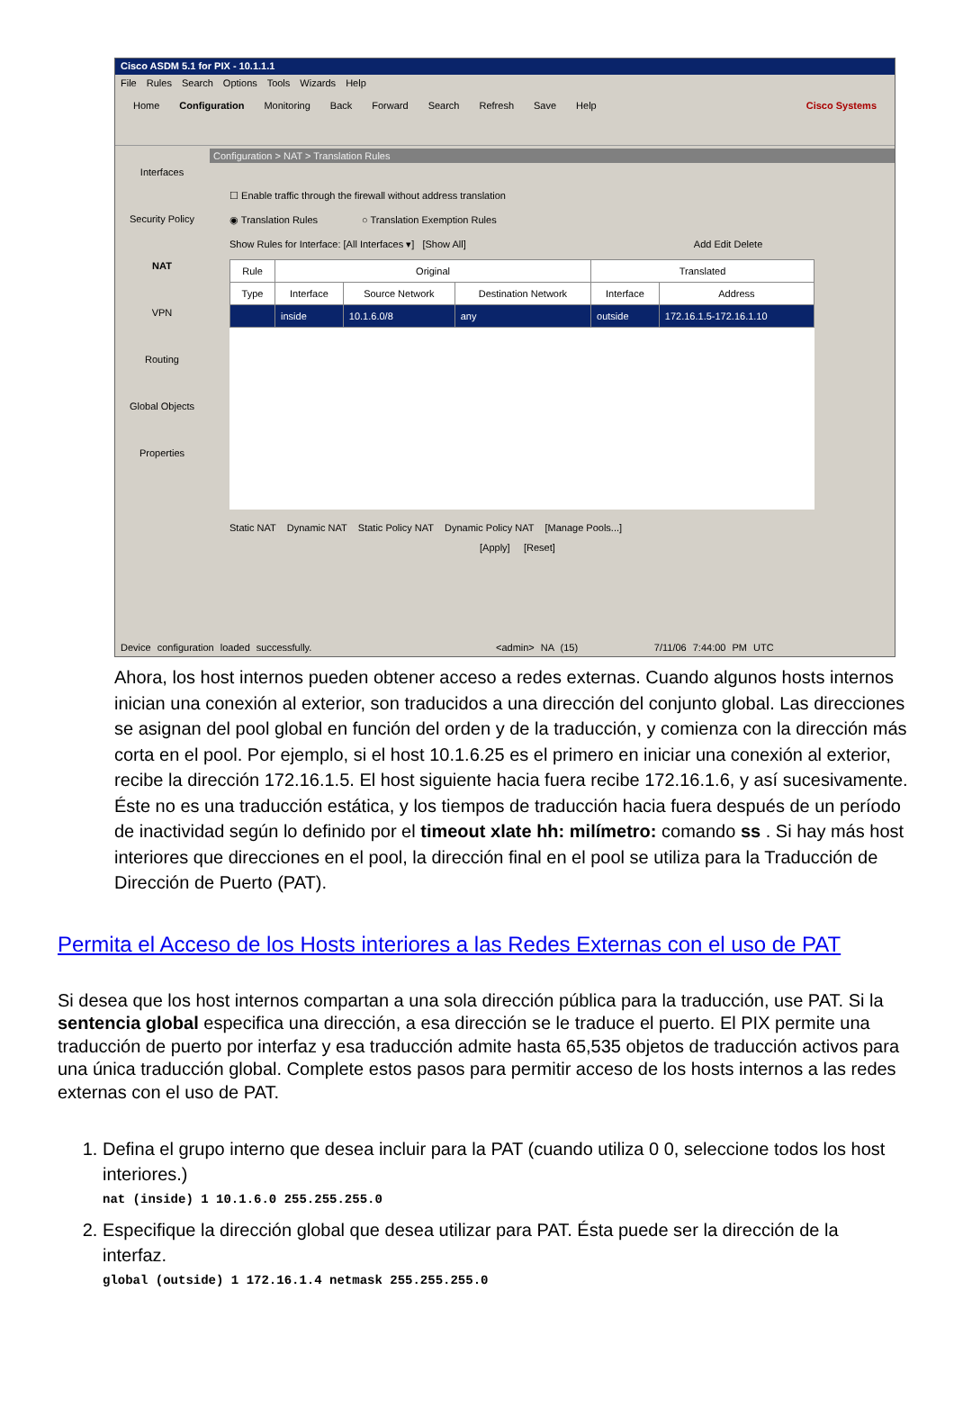Cisco ASDM 5.1 for PIX - 10.1.1.1
File Rules Search Options Tools Wizards Help
Home Configuration Monitoring Back Forward Search Refresh Save Help Cisco Systems
Interfaces
Security Policy
NAT
VPN
Routing
Global Objects
Properties
Configuration > NAT > Translation Rules
☐ Enable traffic through the firewall without address translation
◉ Translation Rules ○ Translation Exemption Rules
Show Rules for Interface: [All Interfaces ▾] [Show All] Add Edit Delete
| Rule | Original | | | Translated | |
| --- | --- | --- | --- | --- | --- |
| Type | Interface | Source Network | Destination Network | Interface | Address |
| | inside | 10.1.6.0/8 | any | outside | 172.16.1.5-172.16.1.10 |
Static NAT Dynamic NAT Static Policy NAT Dynamic Policy NAT [Manage Pools...]
[Apply] [Reset]
Device configuration loaded successfully. <admin> NA (15) 7/11/06 7:44:00 PM UTC
Ahora, los host internos pueden obtener acceso a redes externas. Cuando algunos hosts internos inician una conexión al exterior, son traducidos a una dirección del conjunto global. Las direcciones se asignan del pool global en función del orden y de la traducción, y comienza con la dirección más corta en el pool. Por ejemplo, si el host 10.1.6.25 es el primero en iniciar una conexión al exterior, recibe la dirección 172.16.1.5. El host siguiente hacia fuera recibe 172.16.1.6, y así sucesivamente. Éste no es una traducción estática, y los tiempos de traducción hacia fuera después de un período de inactividad según lo definido por el timeout xlate hh: milímetro: comando ss . Si hay más host interiores que direcciones en el pool, la dirección final en el pool se utiliza para la Traducción de Dirección de Puerto (PAT).
Permita el Acceso de los Hosts interiores a las Redes Externas con el uso de PAT
Si desea que los host internos compartan a una sola dirección pública para la traducción, use PAT. Si la sentencia global especifica una dirección, a esa dirección se le traduce el puerto. El PIX permite una traducción de puerto por interfaz y esa traducción admite hasta 65,535 objetos de traducción activos para una única traducción global. Complete estos pasos para permitir acceso de los hosts internos a las redes externas con el uso de PAT.
1. Defina el grupo interno que desea incluir para la PAT (cuando utiliza 0 0, seleccione todos los host interiores.)
nat (inside) 1 10.1.6.0 255.255.255.0
2. Especifique la dirección global que desea utilizar para PAT. Ésta puede ser la dirección de la interfaz.
global (outside) 1 172.16.1.4 netmask 255.255.255.0